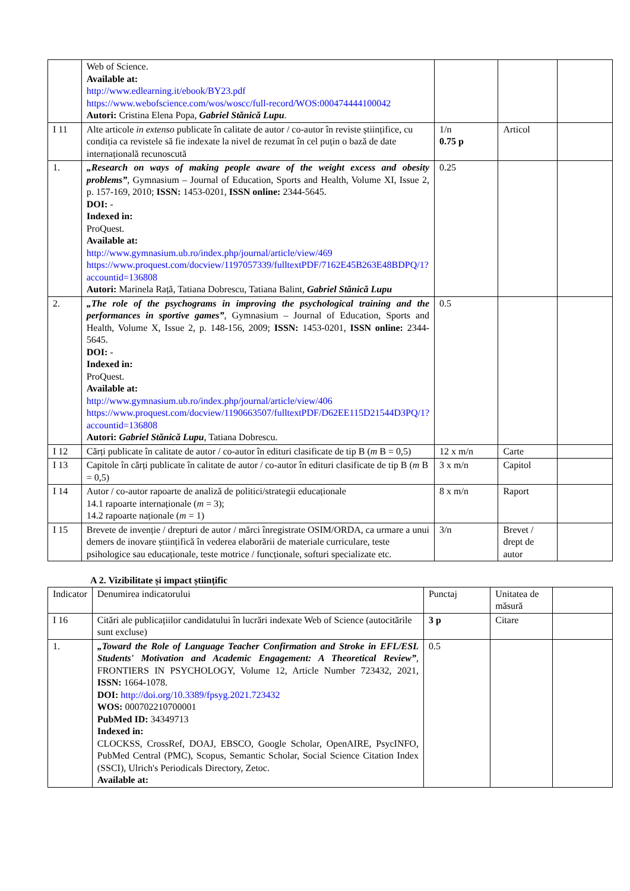| | Web of Science. Available at: http://www.edlearning.it/ebook/BY23.pdf https://www.webofscience.com/wos/woscc/full-record/WOS:000474444100042 Autori: Cristina Elena Popa, Gabriel Stănică Lupu . | | | |
| I 11 | Alte articole in extenso publicate în calitate de autor / co-autor în reviste științifice, cu condiția ca revistele să fie indexate la nivel de rezumat în cel puțin o bază de date internațională recunoscută | 1/n 0.75 p | Articol | |
| 1. | „Research on ways of making people aware of the weight excess and obesity problems” , Gymnasium – Journal of Education, Sports and Health, Volume XI, Issue 2, p. 157-169, 2010; ISSN: 1453-0201, ISSN online: 2344-5645. DOI: - Indexed in: ProQuest. Available at: http://www.gymnasium.ub.ro/index.php/journal/article/view/469 https://www.proquest.com/docview/1197057339/fulltextPDF/7162E45B263E48BDPQ/1?accountid=136808 Autori: Marinela Rață, Tatiana Dobrescu, Tatiana Balint, Gabriel Stănică Lupu | 0.25 | | |
| 2. | „The role of the psychograms in improving the psychological training and the performances in sportive games” , Gymnasium – Journal of Education, Sports and Health, Volume X, Issue 2, p. 148-156, 2009; ISSN: 1453-0201, ISSN online: 2344-5645. DOI: - Indexed in: ProQuest. Available at: http://www.gymnasium.ub.ro/index.php/journal/article/view/406 https://www.proquest.com/docview/1190663507/fulltextPDF/D62EE115D21544D3PQ/1?accountid=136808 Autori: Gabriel Stănică Lupu , Tatiana Dobrescu. | 0.5 | | |
| I 12 | Cărți publicate în calitate de autor / co-autor în edituri clasificate de tip B ( m B = 0,5) | 12 x m/n | Carte | |
| I 13 | Capitole în cărți publicate în calitate de autor / co-autor în edituri clasificate de tip B ( m B = 0,5) | 3 x m/n | Capitol | |
| I 14 | Autor / co-autor rapoarte de analiză de politici/strategii educaționale 14.1 rapoarte internaționale ( m = 3); 14.2 rapoarte naționale ( m = 1) | 8 x m/n | Raport | |
| I 15 | Brevete de invenție / drepturi de autor / mărci înregistrate OSIM/ORDA, ca urmare a unui demers de inovare științifică în vederea elaborării de materiale curriculare, teste psihologice sau educaționale, teste motrice / funcționale, softuri specializate etc. | 3/n | Brevet / drept de autor | |
A 2. Vizibilitate și impact științific
| Indicator | Denumirea indicatorului | Punctaj | Unitatea de măsură | |
| I 16 | Citări ale publicațiilor candidatului în lucrări indexate Web of Science (autocitările sunt excluse) | 3 p | Citare | |
| 1. | „Toward the Role of Language Teacher Confirmation and Stroke in EFL/ESL Students' Motivation and Academic Engagement: A Theoretical Review” , FRONTIERS IN PSYCHOLOGY, Volume 12, Article Number 723432, 2021, ISSN: 1664-1078. DOI: http://doi.org/10.3389/fpsyg.2021.723432 WOS: 000702210700001 PubMed ID: 34349713 Indexed in: CLOCKSS, CrossRef, DOAJ, EBSCO, Google Scholar, OpenAIRE, PsycINFO, PubMed Central (PMC), Scopus, Semantic Scholar, Social Science Citation Index (SSCI), Ulrich's Periodicals Directory, Zetoc. Available at: | 0.5 | | |